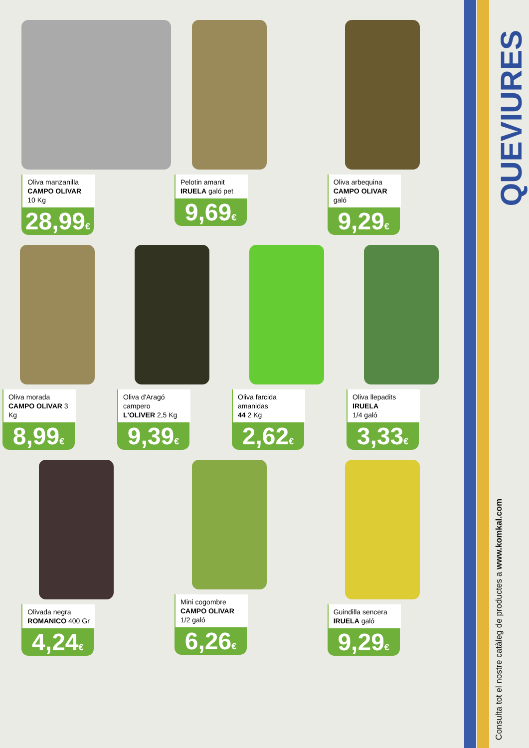Oliva manzanilla
CAMPO OLIVAR
10 Kg
28,99€
Pelotin amanit
IRUELA galó pet
9,69€
Oliva arbequina
CAMPO OLIVAR galó
9,29€
Oliva morada
CAMPO OLIVAR 3 Kg
8,99€
Oliva d'Aragó campero
L'OLIVER 2,5 Kg
9,39€
Oliva farcida amanidas
44 2 Kg
2,62€
Oliva llepadits IRUELA
1/4 galó
3,33€
Olivada negra
ROMANICO 400 Gr
4,24€
Mini cogombre
CAMPO OLIVAR
1/2 galó
6,26€
Guindilla sencera
IRUELA galó
9,29€
QUEVIURES
Consulta tot el nostre catàleg de productes a www.komkal.com